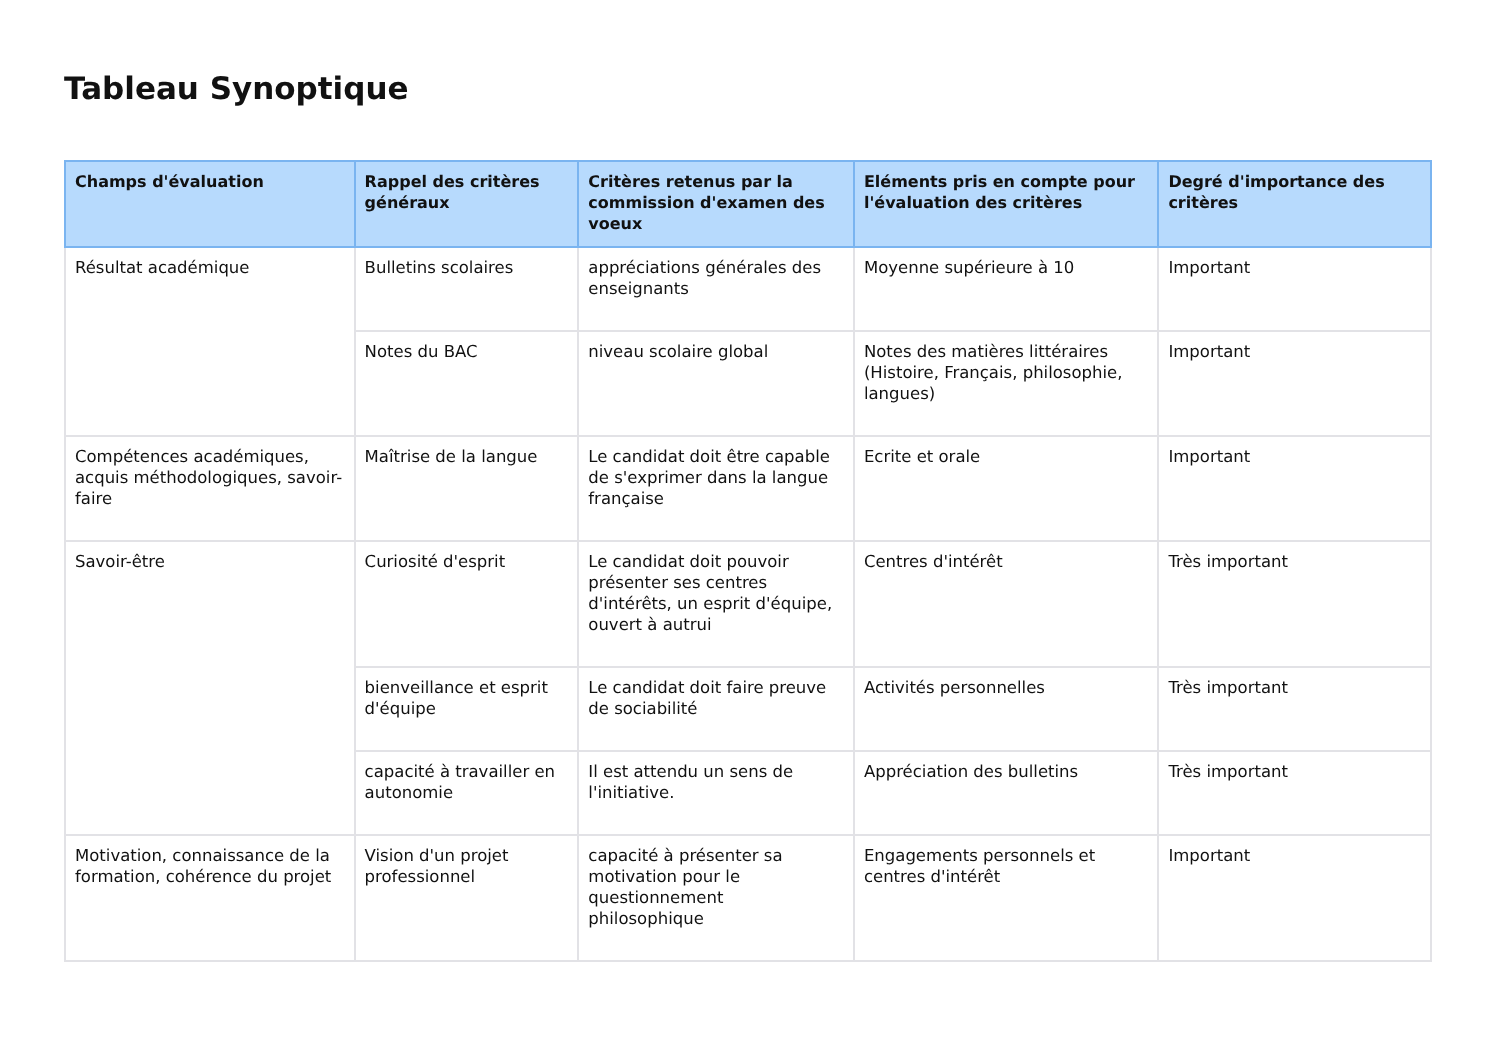Tableau Synoptique
| Champs d'évaluation | Rappel des critères généraux | Critères retenus par la commission d'examen des voeux | Eléments pris en compte pour l'évaluation des critères | Degré d'importance des critères |
| --- | --- | --- | --- | --- |
| Résultat académique | Bulletins scolaires | appréciations générales des enseignants | Moyenne supérieure à 10 | Important |
| | Notes du BAC | niveau scolaire global | Notes des matières littéraires (Histoire, Français, philosophie, langues) | Important |
| Compétences académiques, acquis méthodologiques, savoir-faire | Maîtrise de la langue | Le candidat doit être capable de s'exprimer dans la langue française | Ecrite et orale | Important |
| Savoir-être | Curiosité d'esprit | Le candidat doit pouvoir présenter ses centres d'intérêts, un esprit d'équipe, ouvert à autrui | Centres d'intérêt | Très important |
| | bienveillance et esprit d'équipe | Le candidat doit faire preuve de sociabilité | Activités personnelles | Très important |
| | capacité à travailler en autonomie | Il est attendu un sens de l'initiative. | Appréciation des bulletins | Très important |
| Motivation, connaissance de la formation, cohérence du projet | Vision d'un projet professionnel | capacité à présenter sa motivation pour le questionnement philosophique | Engagements personnels et centres d'intérêt | Important |